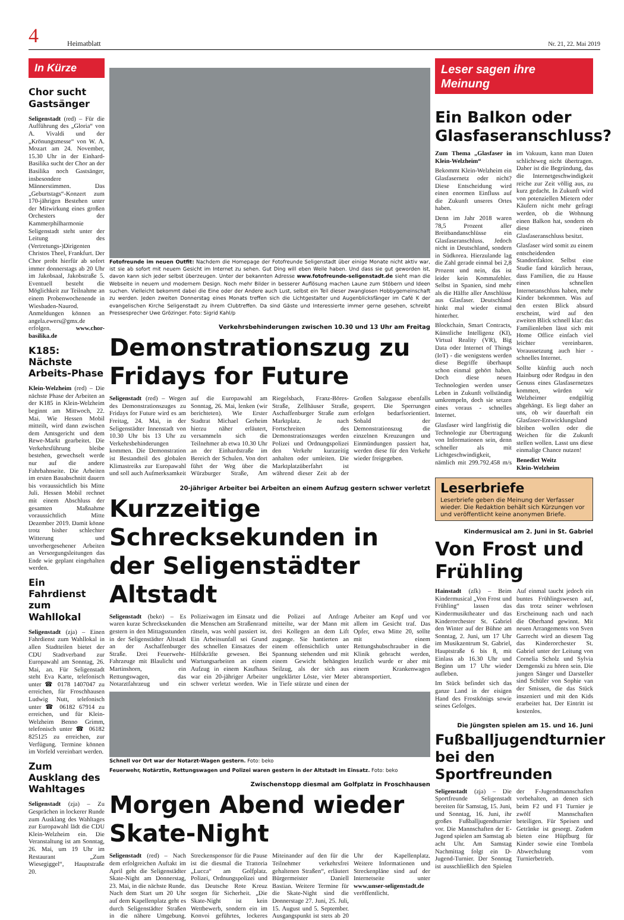4 Heimatblatt Nr. 21, 22. Mai 2019
In Kürze
Chor sucht Gastsänger
Seligenstadt (red) – Für die Aufführung des „Gloria“ von A. Vivaldi und der „Krönungsmesse“ von W. A. Mozart am 24. November, 15.30 Uhr in der Einhard-Basilika sucht der Chor an der Basilika noch Gastsänger, insbesondere Männerstimmen. Das „Geburtstags“-Konzert zum 170-jährigen Bestehen unter der Mitwirkung eines großen Orchesters der Kammerphilharmonie Seligenstadt steht unter der Leitung des (Vertretungs-)Dirigenten Christos Theel, Frankfurt. Der Chor probt hierfür ab sofort immer donnerstags ab 20 Uhr im Jakobsaal, Jakobstraße 5. Eventuell besteht die Möglichkeit zur Teilnahme an einem Probenwochenende in Wiesbaden-Naurod. Anmeldungen können an angela.ewers@gmx.de erfolgen. www.chor-basilika.de
K185: Nächste Arbeits-Phase
Klein-Welzheim (red) – Die nächste Phase der Arbeiten an der K185 in Klein-Welzheim beginnt am Mittwoch, 22. Mai. Wie Hessen Mobil mitteilt, wird dann zwischen dem Amtsgericht und dem Rewe-Markt gearbeitet. Die Verkehrsführung bleibe bestehen, gewechselt werde nur auf die andere Fahrbahnseite. Die Arbeiten im ersten Bauabschnitt dauern bis voraussichtlich bis Mitte Juli. Hessen Mobil rechnet mit einem Abschluss der gesamten Maßnahme voraussichtlich Mitte Dezember 2019. Damit könne trotz bisher schlechter Witterung und unvorhergesehener Arbeiten an Versorgungsleitungen das Ende wie geplant eingehalten werden.
Ein Fahrdienst zum Wahllokal
Seligenstadt (zja) – Einen Fahrdienst zum Wahllokal in allen Stadtteilen bietet der CDU Stadtverband zur Europawahl am Sonntag, 26. Mai, an. Für Seligenstadt steht Eva Karte, telefonisch unter ☎ 0178 1407047 zu erreichen, für Froschhausen Ludwig Nutt, telefonisch unter ☎ 06182 67914 zu erreichen, und für Klein-Welzheim Benno Grimm, telefonisch unter ☎ 06182 825125 zu erreichen, zur Verfügung. Termine können im Vorfeld vereinbart werden.
Zum Ausklang des Wahltages
Seligenstadt (zja) – Zu Gesprächen in lockerer Runde zum Ausklang des Wahltages zur Europawahl lädt die CDU Klein-Welzheim ein. Die Veranstaltung ist am Sonntag, 26. Mai, um 19 Uhr im Restaurant „Zum Wiesegiggel“, Hauptstraße 20.
Fotofreunde im neuen Outfit: Nachdem die Homepage der Fotofreunde Seligenstadt über einige Monate nicht aktiv war, ist sie ab sofort mit neuem Gesicht im Internet zu sehen. Gut Ding will eben Weile haben. Und dass sie gut geworden ist, davon kann sich jeder selbst überzeugen. Unter der bekannten Adresse www.fotofreunde-seligenstadt.de sieht man die Webseite in neuem und modernem Design. Noch mehr Bilder in besserer Auflösung machen Laune zum Stöbern und Ideen suchen. Vielleicht bekommt dabei die Eine oder der Andere auch Lust, selbst ein Teil dieser zwanglosen Hobbygemeinschaft zu werden. Jeden zweiten Donnerstag eines Monats treffen sich die Lichtgestalter und Augenblicksfänger im Café K der evangelischen Kirche Seligenstadt zu ihrem Clubtreffen. Da sind Gäste und Interessierte immer gerne gesehen, schreibt Pressesprecher Uwe Grözinger. Foto: Sigrid Kahl/p
Verkehrsbehinderungen zwischen 10.30 und 13 Uhr am Freitag
Demonstrationszug zu Fridays for Future
Seligenstadt (red) – Wegen des Demonstrationszuges zu Fridays for Future wird es am Freitag, 24. Mai, in der Seligenstädter Innenstadt von 10.30 Uhr bis 13 Uhr zu Verkehrsbehinderungen kommen. Die Demonstration ist Bestandteil des globalen Klimastreiks zur Europawahl und soll auch Aufmerksamkeit auf die Europawahl am Sonntag, 26. Mai, lenken (wir berichteten). Wie Erster Stadtrat Michael Gerheim hierzu näher erläutert, versammeln sich die Teilnehmer ab etwa 10.30 Uhr an der Einhardstraße im Bereich der Schulen. Von dort führt der Weg über die Würzburger Straße, Am Riegelsbach, Franz-Böres-Straße, Zellhäuser Straße, Aschaffenburger Straße zum Marktplatz. Je nach Fortschreiten des Demonstrationszuges werden Polizei und Ordnungspolizei den Verkehr kurzzeitig anhalten oder umleiten. Die Marktplatzüberfahrt ist während dieser Zeit ab der Großen Salzgasse ebenfalls gesperrt. Die Sperrungen erfolgen bedarfsorientiert. Sobald der Demonstrationszug die einzelnen Kreuzungen und Einmündungen passiert hat, werden diese für den Verkehr wieder freigegeben.
20-jähriger Arbeiter bei Arbeiten an einem Aufzug gestern schwer verletzt
Kurzzeitige Schrecksekunden in der Seligenstädter Altstadt
Seligenstadt (beko) – Es waren kurze Schrecksekunden gestern in den Mittagsstunden in der Seligenstädter Altstadt an der Aschaffenburger Straße. Drei Feuerwehr-Fahrzeuge mit Blaulicht und Martinshorn, ein Rettungswagen, das Notarztfahrzeug und ein Polizeiwagen im Einsatz und die Menschen am Straßenrand rätseln, was wohl passiert ist. Ein Arbeitsunfall sei Grund des schnellen Einsatzes der Hilfskräfte gewesen. Bei Wartungsarbeiten an einem Aufzug in einem Kaufhaus war ein 20-jähriger Arbeiter schwer verletzt worden. Wie die Polizei auf Anfrage mitteilte, war der Mann mit drei Kollegen an dem Lift zugange. Sie hantierten an einem offensichtlich unter Spannung stehenden und mit einem Gewicht behängten Seilzug, als der sich aus ungeklärter Löste, vier Meter in Tiefe stürzte und einen der Arbeiter am Kopf und vor allem im Gesicht traf. Das Opfer, etwa Mitte 20, sollte mit einem Rettungshubschrauber in die Klinik gebracht werden, letztlich wurde er aber mit einem Krankenwagen abtransportiert.
Schnell vor Ort war der Notarzt-Wagen gestern. Foto: beko
Feuerwehr, Notärztin, Rettungswagen und Polizei waren gestern in der Altstadt im Einsatz. Foto: beko
Zwischenstopp diesmal am Golfplatz in Froschhausen
Morgen Abend wieder Skate-Night
Seligenstadt (red) – Nach dem erfolgreichen Auftakt im April geht die Seligenstädter Skate-Night am Donnerstag, 23. Mai, in die nächste Runde. Nach dem Start um 20 Uhr auf dem Kapellenplatz geht es durch Seligenstädter Straßen in die nähere Umgebung. Streckensponsor für die Pause ist die diesmal die Trattoria „Lucca“ am Golfplatz. Polizei, Ordnungspolizei und das Deutsche Rote Kreuz sorgen für Sicherheit. „Die Skate-Night ist kein Wettbewerb, sondern ein im Konvoi geführtes, lockeres Miteinander auf den für die Teilnehmer verkehrsfrei gehaltenen Straßen“, erläutert Bürgermeister Daniell Bastian. Weitere Termine für die Skate-Night sind die Donnerstage 27. Juni, 25. Juli, 15. August und 5. September. Ausgangspunkt ist stets ab 20 Uhr der Kapellenplatz. Weitere Informationen und Streckenpläne sind auf der Internetseite unter www.unser-seligenstadt.de veröffentlicht.
Leser sagen ihre Meinung
Ein Balkon oder Glasfaseranschluss?
Zum Thema „Glasfaser in Klein-Welzheim“
Bekommt Klein-Welzheim ein Glasfasernetz oder nicht? Diese Entscheidung wird einen enormen Einfluss auf die Zukunft unseres Ortes haben.
Denn im Jahr 2018 waren 78,5 Prozent aller Breitbandanschlüsse ein Glasfaseranschluss. Jedoch nicht in Deutschland, sondern in Südkorea. Hierzulande lag die Zahl gerade einmal bei 2,8 Prozent und nein, das ist leider kein Kommafehler. Selbst in Spanien, sind mehr als die Hälfte aller Anschlüsse aus Glasfaser. Deutschland hinkt mal wieder einmal hinterher.
Blockchain, Smart Contracts, Künstliche Intelligenz (KI), Virtual Reality (VR), Big Data oder Internet of Things (IoT) - die wenigstens werden diese Begriffe überhaupt schon einmal gehört haben. Doch diese neuen Technologien werden unser Leben in Zukunft vollständig umkrempeln, doch sie setzen eines voraus - schnelles Internet.
Glasfaser wird langfristig die Technologie zur Übertragung von Informationen sein, denn schneller als mit Lichtgeschwindigkeit, nämlich mit 299.792.458 m/s im Vakuum, kann man Daten schlichtweg nicht übertragen. Daher ist die Begründung, das die Internetgeschwindigkeit reiche zur Zeit völlig aus, zu kurz gedacht. In Zukunft wird von potenziellen Mietern oder Käufern nicht mehr gefragt werden, ob die Wohnung einen Balkon hat, sondern ob diese einen Glasfaseranschluss besitzt.
Glasfaser wird somit zu einem entscheidenden Standortfaktor. Selbst eine Studie fand kürzlich heraus, dass Familien, die zu Hause einen schnellen Internetanschluss haben, mehr Kinder bekommen. Was auf den ersten Blick absurd erscheint, wird auf den zweiten Blick schnell klar: das Familienleben lässt sich mit Home Office einfach viel leichter vereinbaren. Voraussetzung auch hier - schnelles Internet.
Sollte künftig auch noch Hainburg oder Rodgau in den Genuss eines Glasfasernetzes kommen, würden wir Welzheimer endgültig abgehängt. Es liegt daher an uns, ob wir dauerhaft ein Glasfaser-Entwicklungsland bleiben wollen oder die Weichen für die Zukunft stellen wollen. Lasst uns diese einmalige Chance nutzen!
Benedict Weitz
Klein-Welzheim
Leserbriefe
Leserbriefe geben die Meinung der Verfasser wieder. Die Redaktion behält sich Kürzungen vor und veröffentlicht keine anonymen Briefe.
Kindermusical am 2. Juni in St. Gabriel
Von Frost und Frühling
Hainstadt (zfk) – Beim Kindermusical „Von Frost und Frühling“ lassen das Kindermusiktheater und das Kinderorchester St. Gabriel den Winter auf der Bühne am Sonntag, 2. Juni, um 17 Uhr im Musikzentrum St. Gabriel, Hauptstraße 6 bis 8, mit Einlass ab 16.30 Uhr und Beginn um 17 Uhr wieder aufleben.
Im Stück befindet sich das ganze Land in der eisigen Hand des Frostkönigs sowie seines Gefolges.
Auf einmal taucht jedoch ein buntes Frühlingswesen auf, das trotz seiner wehrlosen Erscheinung nach und nach die Oberhand gewinnt. Mit neuen Arrangements von Sven Garrecht wird an diesem Tag das Kinderorchester St. Gabriel unter der Leitung von Cornelia Scholz und Sylvia Demgenski zu hören sein. Die jungen Sänger und Darsteller sind Schüler von Sophie van der Smissen, die das Stück inszeniert und mit den Kids erarbeitet hat. Der Eintritt ist kostenlos.
Die Jüngsten spielen am 15. und 16. Juni
Fußballjugendturnier bei den Sportfreunden
Seligenstadt (zja) – Die Sportfreunde Seligenstadt bereiten für Samstag, 15. Juni, und Sonntag, 16. Juni, ihr großes Fußballjugendturnier vor. Die Mannschaften der E-Jugend spielen am Samstag ab acht Uhr. Am Samstag Nachmittag folgt ein D-Jugend-Turnier. Der Sonntag ist ausschließlich den Spielen der F-Jugendmannschaften vorbehalten, an denen sich beim F2 und F1 Turnier je zwölf Mannschaften beteiligen. Für Speisen und Getränke ist gesorgt. Zudem bieten eine Hüpfburg für Kinder sowie eine Tombola Abwechslung vom Turnierbetrieb.